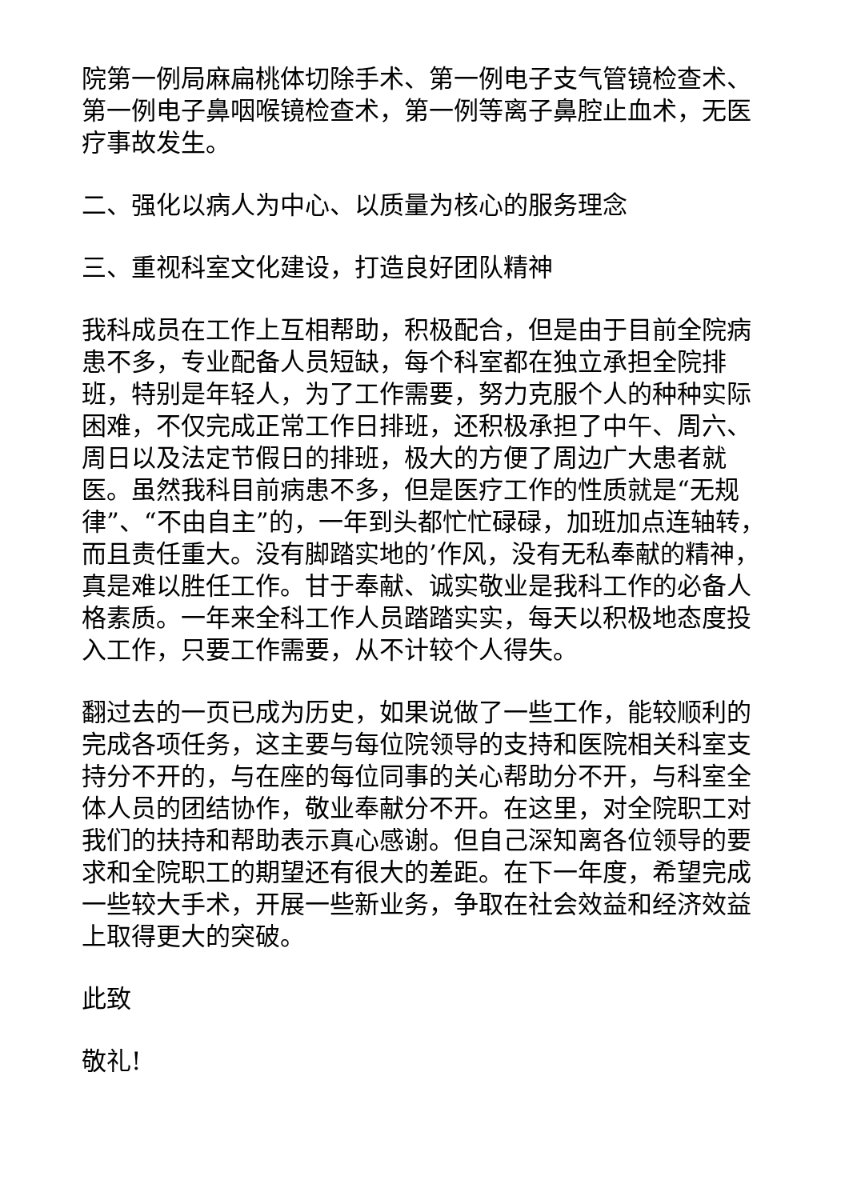院第一例局麻扁桃体切除手术、第一例电子支气管镜检查术、第一例电子鼻咽喉镜检查术，第一例等离子鼻腔止血术，无医疗事故发生。
二、强化以病人为中心、以质量为核心的服务理念
三、重视科室文化建设，打造良好团队精神
我科成员在工作上互相帮助，积极配合，但是由于目前全院病患不多，专业配备人员短缺，每个科室都在独立承担全院排班，特别是年轻人，为了工作需要，努力克服个人的种种实际困难，不仅完成正常工作日排班，还积极承担了中午、周六、周日以及法定节假日的排班，极大的方便了周边广大患者就医。虽然我科目前病患不多，但是医疗工作的性质就是“无规律”、“不由自主”的，一年到头都忙忙碌碌，加班加点连轴转，而且责任重大。没有脚踏实地的’作风，没有无私奉献的精神，真是难以胜任工作。甘于奉献、诚实敬业是我科工作的必备人格素质。一年来全科工作人员踏踏实实，每天以积极地态度投入工作，只要工作需要，从不计较个人得失。
翻过去的一页已成为历史，如果说做了一些工作，能较顺利的完成各项任务，这主要与每位院领导的支持和医院相关科室支持分不开的，与在座的每位同事的关心帮助分不开，与科室全体人员的团结协作，敬业奉献分不开。在这里，对全院职工对我们的扶持和帮助表示真心感谢。但自己深知离各位领导的要求和全院职工的期望还有很大的差距。在下一年度，希望完成一些较大手术，开展一些新业务，争取在社会效益和经济效益上取得更大的突破。
此致
敬礼!